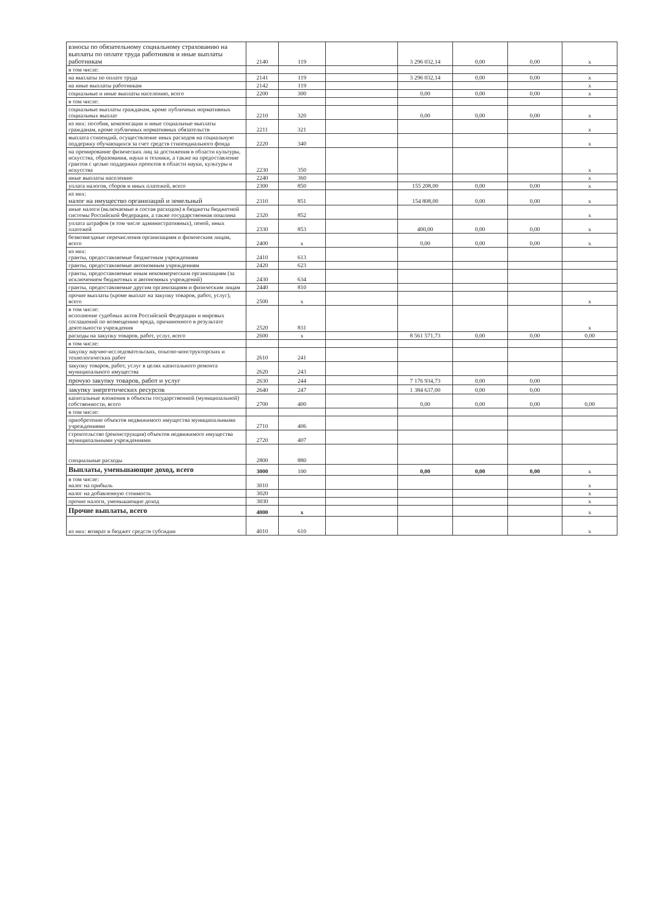| взносы по обязательному социальному страхованию на выплаты по оплате труда работников и иные выплаты работникам | 2140 | 119 | | 3 296 032,14 | 0,00 | 0,00 | x |
| в том числе: | | | | | | | |
| на выплаты по оплате труда | 2141 | 119 | | 3 296 032,14 | 0,00 | 0,00 | x |
| на иные выплаты работникам | 2142 | 119 | | | | | x |
| социальные и иные выплаты населению, всего | 2200 | 300 | | 0,00 | 0,00 | 0,00 | x |
| в том числе: | | | | | | | |
| социальные выплаты гражданам, кроме публичных нормативных социальных выплат | 2210 | 320 | | 0,00 | 0,00 | 0,00 | x |
| из них: пособия, компенсации и иные социальные выплаты гражданам, кроме публичных нормативных обязательств | 2211 | 321 | | | | | x |
| выплата стипендий, осуществление иных расходов на социальную поддержку обучающихся за счет средств стипендиального фонда | 2220 | 340 | | | | | x |
| на премирование физических лиц за достижения в области культуры, искусства, образования, науки и техники, а также на предоставление грантов с целью поддержки проектов в области науки, культуры и искусства | 2230 | 350 | | | | | x |
| иные выплаты населению | 2240 | 360 | | | | | x |
| уплата налогов, сборов и иных платежей, всего | 2300 | 850 | | 155 208,00 | 0,00 | 0,00 | x |
| из них: налог на имущество организаций и земельный | 2310 | 851 | | 154 808,00 | 0,00 | 0,00 | x |
| иные налоги (включаемые в состав расходов) в бюджеты бюджетной системы Российской Федерации, а также государственная пошлина | 2320 | 852 | | | | | x |
| уплата штрафов (в том числе административных), пеней, иных платежей | 2330 | 853 | | 400,00 | 0,00 | 0,00 | x |
| безвозмездные перечисления организациям и физическим лицам, всего | 2400 | x | | 0,00 | 0,00 | 0,00 | x |
| из них: гранты, предоставляемые бюджетным учреждениям | 2410 | 613 | | | | | |
| гранты, предоставляемые автономным учреждениям | 2420 | 623 | | | | | |
| гранты, предоставляемые иным некоммерческим организациям (за исключением бюджетных и автономных учреждений) | 2430 | 634 | | | | | |
| гранты, предоставляемые другим организациям и физическим лицам | 2440 | 810 | | | | | |
| прочие выплаты (кроме выплат на закупку товаров, работ, услуг), всего | 2500 | x | | | | | x |
| в том числе: исполнение судебных актов Российской Федерации и мировых соглашений по возмещению вреда, причиненного в результате деятельности учреждения | 2520 | 831 | | | | | x |
| расходы на закупку товаров, работ, услуг, всего | 2600 | x | | 8 561 571,73 | 0,00 | 0,00 | 0,00 |
| в том числе: | | | | | | | |
| закупку научно-исследовательских, опытно-конструкторских и технологических работ | 2610 | 241 | | | | | |
| закупку товаров, работ, услуг в целях капитального ремонта муниципального имущества | 2620 | 243 | | | | | |
| прочую закупку товаров, работ и услуг | 2630 | 244 | | 7 176 934,73 | 0,00 | 0,00 | |
| закупку энергетических ресурсов | 2640 | 247 | | 1 384 637,00 | 0,00 | 0,00 | |
| капитальные вложения в объекты государственной (муниципальной) собственности, всего | 2700 | 400 | | 0,00 | 0,00 | 0,00 | 0,00 |
| в том числе: | | | | | | | |
| приобретение объектов недвижимого имущества муниципальными учреждениями | 2710 | 406 | | | | | |
| строительство (реконструкция) объектов недвижимого имущества муниципальными учреждениями | 2720 | 407 | | | | | |
| специальные расходы | 2800 | 880 | | | | | |
| Выплаты, уменьшающие доход, всего | 3000 | 100 | | 0,00 | 0,00 | 0,00 | x |
| в том числе: налог на прибыль | 3010 | | | | | | x |
| налог на добавленную стоимость | 3020 | | | | | | x |
| прочие налоги, уменьшающие доход | 3030 | | | | | | x |
| Прочие выплаты, всего | 4000 | x | | | | | x |
| из них: возврат в бюджет средств субсидии | 4010 | 610 | | | | | x |